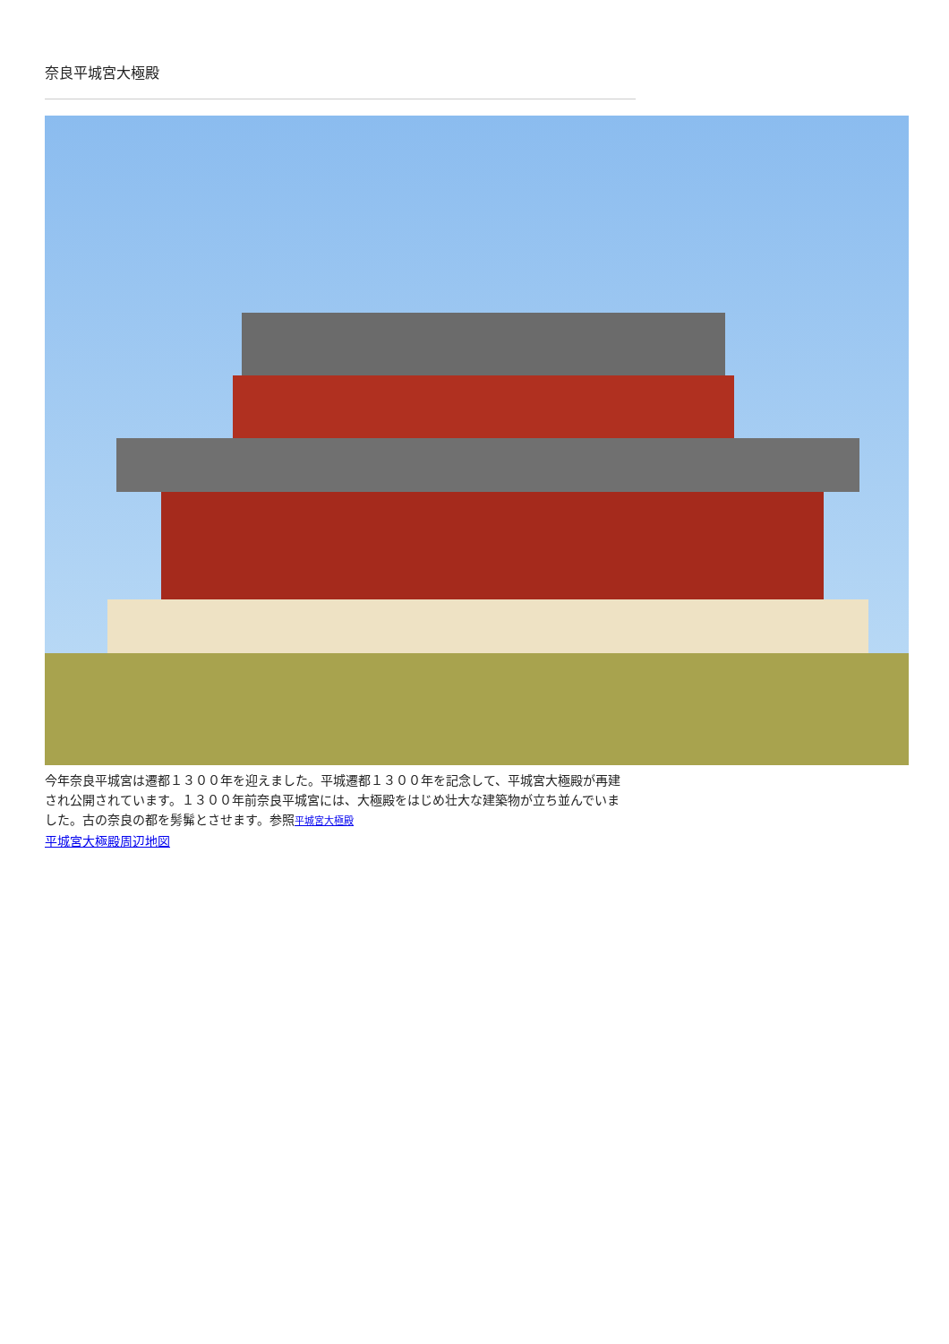奈良平城宮大極殿
今年奈良平城宮は遷都１３００年を迎えました。平城遷都１３００年を記念して、平城宮大極殿が再建され公開されています。１３００年前奈良平城宮には、大極殿をはじめ壮大な建築物が立ち並んでいました。古の奈良の都を髣髴とさせます。参照平城宮大極殿
平城宮大極殿周辺地図